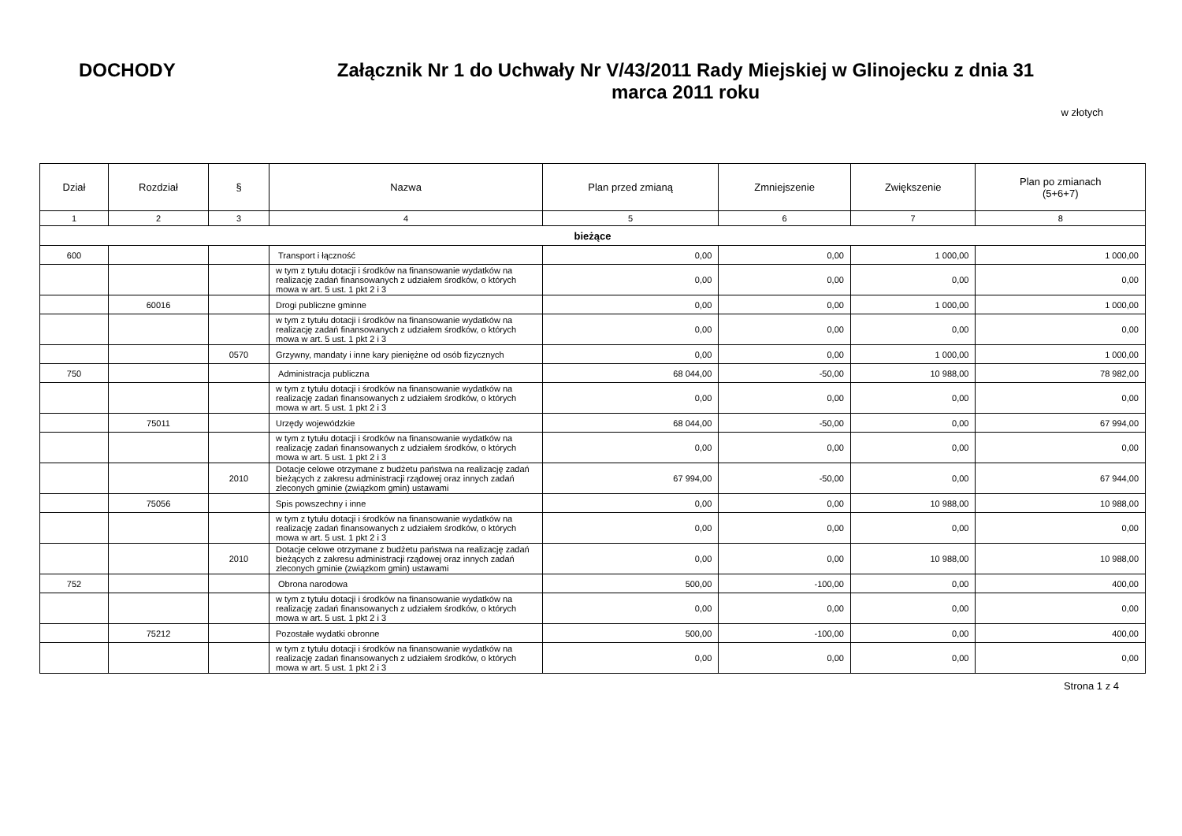DOCHODY
Załącznik Nr 1 do Uchwały Nr V/43/2011 Rady Miejskiej w Glinojecku z dnia 31 marca 2011 roku
w złotych
| Dział | Rozdział | § | Nazwa | Plan przed zmianą | Zmniejszenie | Zwiększenie | Plan po zmianach (5+6+7) |
| --- | --- | --- | --- | --- | --- | --- | --- |
| 1 | 2 | 3 | 4 | 5 | 6 | 7 | 8 |
| bieżące | | | | | | | |
| 600 | | | Transport i łączność | 0,00 | 0,00 | 1 000,00 | 1 000,00 |
| | | | w tym z tytułu dotacji i środków na finansowanie wydatków na realizację zadań finansowanych z udziałem środków, o których mowa w art. 5 ust. 1 pkt 2 i 3 | 0,00 | 0,00 | 0,00 | 0,00 |
| | 60016 | | Drogi publiczne gminne | 0,00 | 0,00 | 1 000,00 | 1 000,00 |
| | | | w tym z tytułu dotacji i środków na finansowanie wydatków na realizację zadań finansowanych z udziałem środków, o których mowa w art. 5 ust. 1 pkt 2 i 3 | 0,00 | 0,00 | 0,00 | 0,00 |
| | | 0570 | Grzywny, mandaty i inne kary pieniężne od osób fizycznych | 0,00 | 0,00 | 1 000,00 | 1 000,00 |
| 750 | | | Administracja publiczna | 68 044,00 | -50,00 | 10 988,00 | 78 982,00 |
| | | | w tym z tytułu dotacji i środków na finansowanie wydatków na realizację zadań finansowanych z udziałem środków, o których mowa w art. 5 ust. 1 pkt 2 i 3 | 0,00 | 0,00 | 0,00 | 0,00 |
| | 75011 | | Urzędy wojewódzkie | 68 044,00 | -50,00 | 0,00 | 67 994,00 |
| | | | w tym z tytułu dotacji i środków na finansowanie wydatków na realizację zadań finansowanych z udziałem środków, o których mowa w art. 5 ust. 1 pkt 2 i 3 | 0,00 | 0,00 | 0,00 | 0,00 |
| | | 2010 | Dotacje celowe otrzymane z budżetu państwa na realizację zadań bieżących z zakresu administracji rządowej oraz innych zadań zleconych gminie (związkom gmin) ustawami | 67 994,00 | -50,00 | 0,00 | 67 944,00 |
| | 75056 | | Spis powszechny i inne | 0,00 | 0,00 | 10 988,00 | 10 988,00 |
| | | | w tym z tytułu dotacji i środków na finansowanie wydatków na realizację zadań finansowanych z udziałem środków, o których mowa w art. 5 ust. 1 pkt 2 i 3 | 0,00 | 0,00 | 0,00 | 0,00 |
| | | 2010 | Dotacje celowe otrzymane z budżetu państwa na realizację zadań bieżących z zakresu administracji rządowej oraz innych zadań zleconych gminie (związkom gmin) ustawami | 0,00 | 0,00 | 10 988,00 | 10 988,00 |
| 752 | | | Obrona narodowa | 500,00 | -100,00 | 0,00 | 400,00 |
| | | | w tym z tytułu dotacji i środków na finansowanie wydatków na realizację zadań finansowanych z udziałem środków, o których mowa w art. 5 ust. 1 pkt 2 i 3 | 0,00 | 0,00 | 0,00 | 0,00 |
| | 75212 | | Pozostałe wydatki obronne | 500,00 | -100,00 | 0,00 | 400,00 |
| | | | w tym z tytułu dotacji i środków na finansowanie wydatków na realizację zadań finansowanych z udziałem środków, o których mowa w art. 5 ust. 1 pkt 2 i 3 | 0,00 | 0,00 | 0,00 | 0,00 |
Strona 1 z 4